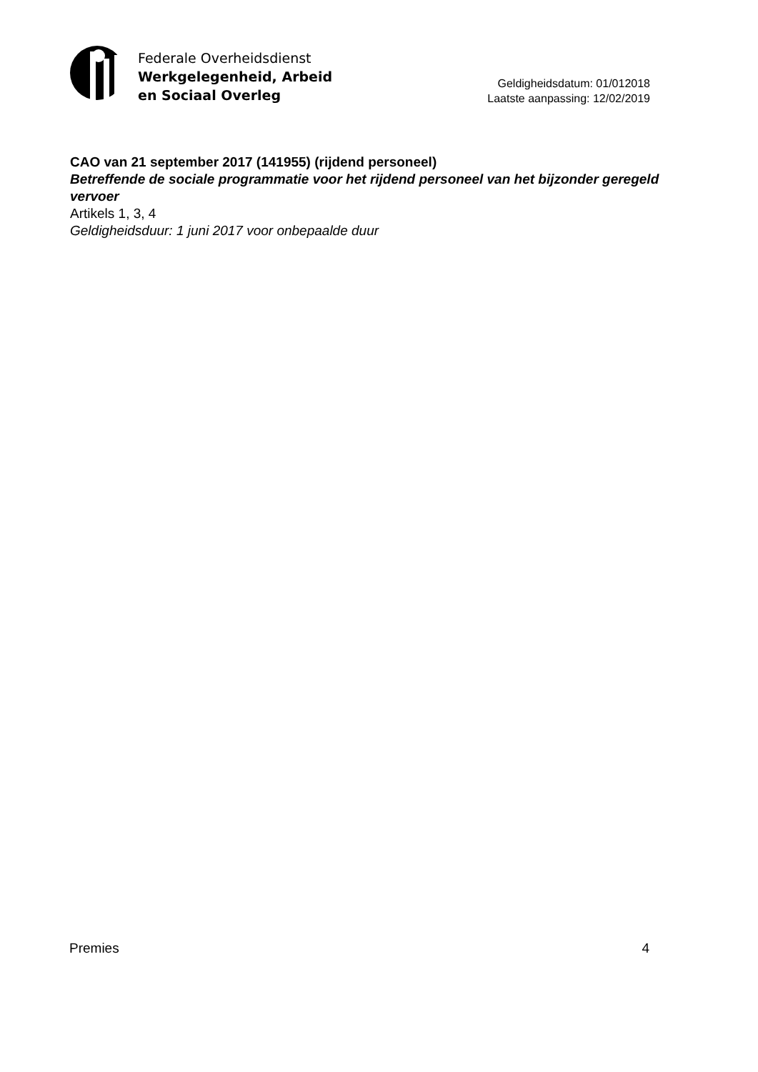Federale Overheidsdienst
Werkgelegenheid, Arbeid
en Sociaal Overleg
Geldigheidsdatum: 01/012018
Laatste aanpassing: 12/02/2019
CAO van 21 september 2017 (141955) (rijdend personeel)
Betreffende de sociale programmatie voor het rijdend personeel van het bijzonder geregeld vervoer
Artikels 1, 3, 4
Geldigheidsduur: 1 juni 2017 voor onbepaalde duur
Premies 4